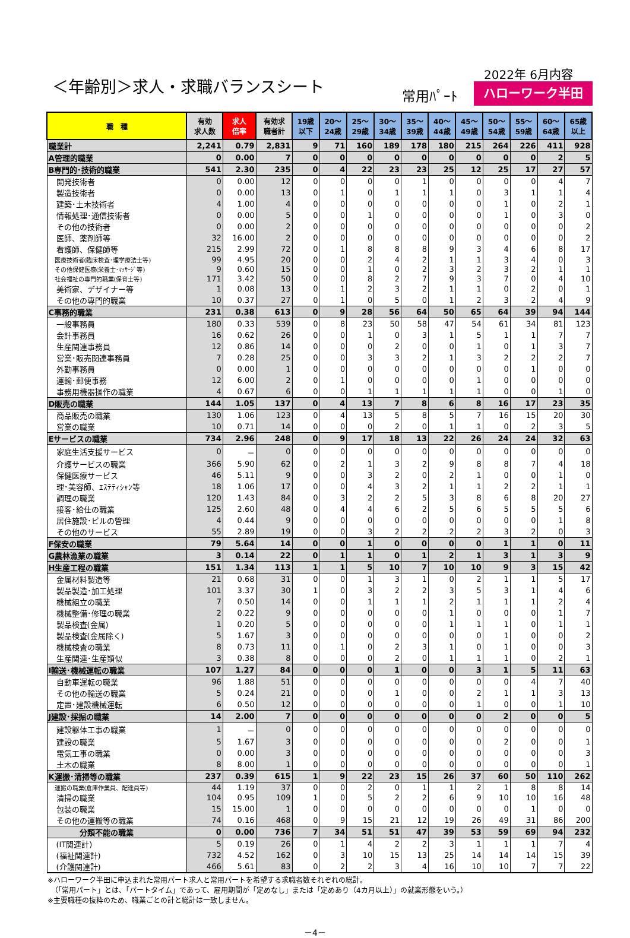＜年齢別＞求人・求職バランスシート
2022年 6月内容
常用ﾊﾟｰﾄ ハローワーク半田
| 職 種 | 有効 求人数 | 求人 倍率 | 有効求 職者計 | 19歳 以下 | 20～ 24歳 | 25～ 29歳 | 30～ 34歳 | 35～ 39歳 | 40～ 44歳 | 45～ 49歳 | 50～ 54歳 | 55～ 59歳 | 60～ 64歳 | 65歳 以上 |
| --- | --- | --- | --- | --- | --- | --- | --- | --- | --- | --- | --- | --- | --- | --- |
| 職業計 | 2,241 | 0.79 | 2,831 | 9 | 71 | 160 | 189 | 178 | 180 | 215 | 264 | 226 | 411 | 928 |
| A管理的職業 | 0 | 0.00 | 7 | 0 | 0 | 0 | 0 | 0 | 0 | 0 | 0 | 0 | 2 | 5 |
| B専門的･技術的職業 | 541 | 2.30 | 235 | 0 | 4 | 22 | 23 | 23 | 25 | 12 | 25 | 17 | 27 | 57 |
| 開発技術者 | 0 | 0.00 | 12 | 0 | 0 | 0 | 0 | 1 | 0 | 0 | 0 | 0 | 4 | 7 |
| 製造技術者 | 0 | 0.00 | 13 | 0 | 1 | 0 | 1 | 1 | 1 | 0 | 3 | 1 | 1 | 4 |
| 建築･土木技術者 | 4 | 1.00 | 4 | 0 | 0 | 0 | 0 | 0 | 0 | 0 | 1 | 0 | 2 | 1 |
| 情報処理･通信技術者 | 0 | 0.00 | 5 | 0 | 0 | 1 | 0 | 0 | 0 | 0 | 1 | 0 | 3 | 0 |
| その他の技術者 | 0 | 0.00 | 2 | 0 | 0 | 0 | 0 | 0 | 0 | 0 | 0 | 0 | 0 | 2 |
| 医師、薬剤師等 | 32 | 16.00 | 2 | 0 | 0 | 0 | 0 | 0 | 0 | 0 | 0 | 0 | 0 | 2 |
| 看護師、保健師等 | 215 | 2.99 | 72 | 0 | 1 | 8 | 8 | 8 | 9 | 3 | 4 | 6 | 8 | 17 |
| 医療技術者(臨床検査･理学療法士等) | 99 | 4.95 | 20 | 0 | 0 | 2 | 4 | 2 | 1 | 1 | 3 | 4 | 0 | 3 |
| その他保健医療(栄養士･ﾏｯｻｰｼﾞ等) | 9 | 0.60 | 15 | 0 | 0 | 1 | 0 | 2 | 3 | 2 | 3 | 2 | 1 | 1 |
| 社会福祉の専門的職業(保育士等) | 171 | 3.42 | 50 | 0 | 0 | 8 | 2 | 7 | 9 | 3 | 7 | 0 | 4 | 10 |
| 美術家、デザイナー等 | 1 | 0.08 | 13 | 0 | 1 | 2 | 3 | 2 | 1 | 1 | 0 | 2 | 0 | 1 |
| その他の専門的職業 | 10 | 0.37 | 27 | 0 | 1 | 0 | 5 | 0 | 1 | 2 | 3 | 2 | 4 | 9 |
| C事務的職業 | 231 | 0.38 | 613 | 0 | 9 | 28 | 56 | 64 | 50 | 65 | 64 | 39 | 94 | 144 |
| 一般事務員 | 180 | 0.33 | 539 | 0 | 8 | 23 | 50 | 58 | 47 | 54 | 61 | 34 | 81 | 123 |
| 会計事務員 | 16 | 0.62 | 26 | 0 | 0 | 1 | 0 | 3 | 1 | 5 | 1 | 1 | 7 | 7 |
| 生産関連事務員 | 12 | 0.86 | 14 | 0 | 0 | 0 | 2 | 0 | 0 | 1 | 0 | 1 | 3 | 7 |
| 営業･販売関連事務員 | 7 | 0.28 | 25 | 0 | 0 | 3 | 3 | 2 | 1 | 3 | 2 | 2 | 2 | 7 |
| 外勤事務員 | 0 | 0.00 | 1 | 0 | 0 | 0 | 0 | 0 | 0 | 0 | 0 | 1 | 0 | 0 |
| 運輸･郵便事務 | 12 | 6.00 | 2 | 0 | 1 | 0 | 0 | 0 | 0 | 1 | 0 | 0 | 0 | 0 |
| 事務用機器操作の職業 | 4 | 0.67 | 6 | 0 | 0 | 1 | 1 | 1 | 1 | 1 | 0 | 0 | 1 | 0 |
| D販売の職業 | 144 | 1.05 | 137 | 0 | 4 | 13 | 7 | 8 | 6 | 8 | 16 | 17 | 23 | 35 |
| 商品販売の職業 | 130 | 1.06 | 123 | 0 | 4 | 13 | 5 | 8 | 5 | 7 | 16 | 15 | 20 | 30 |
| 営業の職業 | 10 | 0.71 | 14 | 0 | 0 | 0 | 2 | 0 | 1 | 1 | 0 | 2 | 3 | 5 |
| Eサービスの職業 | 734 | 2.96 | 248 | 0 | 9 | 17 | 18 | 13 | 22 | 26 | 24 | 24 | 32 | 63 |
| 家庭生活支援サービス | 0 | － | 0 | 0 | 0 | 0 | 0 | 0 | 0 | 0 | 0 | 0 | 0 | 0 |
| 介護サービスの職業 | 366 | 5.90 | 62 | 0 | 2 | 1 | 3 | 2 | 9 | 8 | 8 | 7 | 4 | 18 |
| 保健医療サービス | 46 | 5.11 | 9 | 0 | 0 | 3 | 2 | 0 | 2 | 1 | 0 | 0 | 1 | 0 |
| 理･美容師、ｴｽﾃﾃｨｼｬﾝ等 | 18 | 1.06 | 17 | 0 | 0 | 4 | 3 | 2 | 1 | 1 | 2 | 2 | 1 | 1 |
| 調理の職業 | 120 | 1.43 | 84 | 0 | 3 | 2 | 2 | 5 | 3 | 8 | 6 | 8 | 20 | 27 |
| 接客･給仕の職業 | 125 | 2.60 | 48 | 0 | 4 | 4 | 6 | 2 | 5 | 6 | 5 | 5 | 5 | 6 |
| 居住施設･ビルの管理 | 4 | 0.44 | 9 | 0 | 0 | 0 | 0 | 0 | 0 | 0 | 0 | 0 | 1 | 8 |
| その他のサービス | 55 | 2.89 | 19 | 0 | 0 | 3 | 2 | 2 | 2 | 2 | 3 | 2 | 0 | 3 |
| F保安の職業 | 79 | 5.64 | 14 | 0 | 0 | 1 | 0 | 0 | 0 | 0 | 1 | 1 | 0 | 11 |
| G農林漁業の職業 | 3 | 0.14 | 22 | 0 | 1 | 1 | 0 | 1 | 2 | 1 | 3 | 1 | 3 | 9 |
| H生産工程の職業 | 151 | 1.34 | 113 | 1 | 1 | 5 | 10 | 7 | 10 | 10 | 9 | 3 | 15 | 42 |
| 金属材料製造等 | 21 | 0.68 | 31 | 0 | 0 | 1 | 3 | 1 | 0 | 2 | 1 | 1 | 5 | 17 |
| 製品製造･加工処理 | 101 | 3.37 | 30 | 1 | 0 | 3 | 2 | 2 | 3 | 5 | 3 | 1 | 4 | 6 |
| 機械組立の職業 | 7 | 0.50 | 14 | 0 | 0 | 1 | 1 | 1 | 2 | 1 | 1 | 1 | 2 | 4 |
| 機械整備･修理の職業 | 2 | 0.22 | 9 | 0 | 0 | 0 | 0 | 0 | 1 | 0 | 0 | 0 | 1 | 7 |
| 製品検査(金属) | 1 | 0.20 | 5 | 0 | 0 | 0 | 0 | 0 | 1 | 1 | 1 | 0 | 1 | 1 |
| 製品検査(金属除く) | 5 | 1.67 | 3 | 0 | 0 | 0 | 0 | 0 | 0 | 0 | 1 | 0 | 0 | 2 |
| 機械検査の職業 | 8 | 0.73 | 11 | 0 | 1 | 0 | 2 | 3 | 1 | 0 | 1 | 0 | 0 | 3 |
| 生産関連･生産類似 | 3 | 0.38 | 8 | 0 | 0 | 0 | 2 | 0 | 1 | 1 | 1 | 0 | 2 | 1 |
| I輸送･機械運転の職業 | 107 | 1.27 | 84 | 0 | 0 | 0 | 1 | 0 | 0 | 3 | 1 | 5 | 11 | 63 |
| 自動車運転の職業 | 96 | 1.88 | 51 | 0 | 0 | 0 | 0 | 0 | 0 | 0 | 0 | 4 | 7 | 40 |
| その他の輸送の職業 | 5 | 0.24 | 21 | 0 | 0 | 0 | 1 | 0 | 0 | 2 | 1 | 1 | 3 | 13 |
| 定置･建設機械運転 | 6 | 0.50 | 12 | 0 | 0 | 0 | 0 | 0 | 0 | 1 | 0 | 0 | 1 | 10 |
| J建設･採掘の職業 | 14 | 2.00 | 7 | 0 | 0 | 0 | 0 | 0 | 0 | 0 | 2 | 0 | 0 | 5 |
| 建設躯体工事の職業 | 1 | － | 0 | 0 | 0 | 0 | 0 | 0 | 0 | 0 | 0 | 0 | 0 | 0 |
| 建設の職業 | 5 | 1.67 | 3 | 0 | 0 | 0 | 0 | 0 | 0 | 0 | 2 | 0 | 0 | 1 |
| 電気工事の職業 | 0 | 0.00 | 3 | 0 | 0 | 0 | 0 | 0 | 0 | 0 | 0 | 0 | 0 | 3 |
| 土木の職業 | 8 | 8.00 | 1 | 0 | 0 | 0 | 0 | 0 | 0 | 0 | 0 | 0 | 0 | 1 |
| K運搬･清掃等の職業 | 237 | 0.39 | 615 | 1 | 9 | 22 | 23 | 15 | 26 | 37 | 60 | 50 | 110 | 262 |
| 運搬の職業(倉庫作業員、配達員等) | 44 | 1.19 | 37 | 0 | 0 | 2 | 0 | 1 | 1 | 2 | 1 | 8 | 8 | 14 |
| 清掃の職業 | 104 | 0.95 | 109 | 1 | 0 | 5 | 2 | 2 | 6 | 9 | 10 | 10 | 16 | 48 |
| 包装の職業 | 15 | 15.00 | 1 | 0 | 0 | 0 | 0 | 0 | 0 | 0 | 0 | 1 | 0 | 0 |
| その他の運搬等の職業 | 74 | 0.16 | 468 | 0 | 9 | 15 | 21 | 12 | 19 | 26 | 49 | 31 | 86 | 200 |
| 分類不能の職業 | 0 | 0.00 | 736 | 7 | 34 | 51 | 51 | 47 | 39 | 53 | 59 | 69 | 94 | 232 |
| (IT関連計) | 5 | 0.19 | 26 | 0 | 1 | 4 | 2 | 2 | 3 | 1 | 1 | 1 | 7 | 4 |
| (福祉関連計) | 732 | 4.52 | 162 | 0 | 3 | 10 | 15 | 13 | 25 | 14 | 14 | 14 | 15 | 39 |
| (介護関連計) | 466 | 5.61 | 83 | 0 | 2 | 2 | 3 | 4 | 16 | 10 | 10 | 7 | 7 | 22 |
※ハローワーク半田に申込まれた常用パート求人と常用パートを希望する求職者数それぞれの総計。
　（「常用パート」とは、「パートタイム」であって、雇用期間が「定めなし」または「定めあり（4カ月以上）」の就業形態をいう。）
※主要職種の抜粋のため、職業ごとの計と総計は一致しません。
－4－